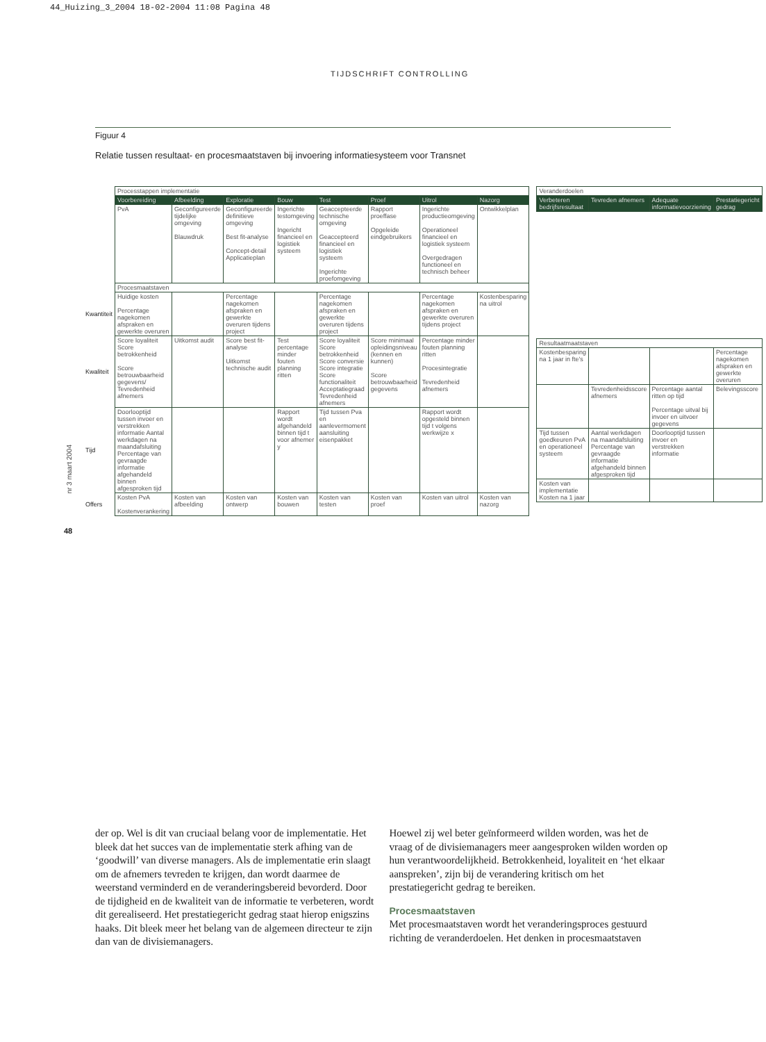44_Huizing_3_2004 18-02-2004 11:08 Pagina 48
TIJDSCHRIFT CONTROLLING
Figuur 4
Relatie tussen resultaat- en procesmaatstaven bij invoering informatiesysteem voor Transnet
nr 3 maart 2004
48
| | Processtappen implementatie | | | | | | | |
| | Voorbereiding | Afbeelding | Exploratie | Bouw | Test | Proef | Uitrol | Nazorg |
| | PvA | Geconfigureerde tijdelijke omgeving Blauwdruk | Geconfigureerde definitieve omgeving Best fit-analyse Concept-detail Applicatieplan | Ingerichte testomgeving Ingericht financieel en logistiek systeem | Geaccepteerde technische omgeving Geaccepteerd financieel en logistiek systeem Ingerichte proefomgeving | Rapport proeffase Opgeleide eindgebruikers | Ingerichte productieomgeving Operationeel financieel en logistiek systeem Overgedragen functioneel en technisch beheer | Ontwikkelplan |
| | Procesmaatstaven | | | | | | | |
| Kwantiteit | Huidige kosten Percentage nagekomen afspraken en gewerkte overuren | | Percentage nagekomen afspraken en gewerkte overuren tijdens project | | Percentage nagekomen afspraken en gewerkte overuren tijdens project | | Percentage nagekomen afspraken en gewerkte overuren tijdens project | Kostenbesparing na uitrol |
| Kwaliteit | Score loyaliteit Score betrokkenheid Score betrouwbaarheid gegevens/ Tevredenheid afnemers | Uitkomst audit | Score best fit-analyse Uitkomst technische audit | Test percentage minder fouten planning ritten | Score loyaliteit Score betrokkenheid Score conversie Score integratie Score functionaliteit Acceptatiegraad Tevredenheid afnemers | Score minimaal opleidingsniveau (kennen en kunnen) Score betrouwbaarheid gegevens | Percentage minder fouten planning ritten Procesintegratie Tevredenheid afnemers | |
| Tijd | Doorlooptijd tussen invoer en verstrekken informatie Aantal werkdagen na maandafsluiting Percentage van gevraagde informatie afgehandeld binnen afgesproken tijd | | | Rapport wordt afgehandeld binnen tijd t voor afnemer y | Tijd tussen Pva en aanlevermoment aansluiting eisenpakket | | Rapport wordt opgesteld binnen tijd t volgens werkwijze x | |
| Offers | Kosten PvA Kostenverankering | Kosten van afbeelding | Kosten van ontwerp | Kosten van bouwen | Kosten van testen | Kosten van proef | Kosten van uitrol | Kosten van nazorg |
| Veranderdoelen | | | |
| Verbeteren bedrijfsresultaat | Tevreden afnemers | Adequate informatievoorziening | Prestatiegericht gedrag |
| Resultaatmaatstaven | | | |
| Kostenbesparing na 1 jaar in fte's | | | Percentage nagekomen afspraken en gewerkte overuren |
| | Tevredenheidsscore afnemers | Percentage aantal ritten op tijd Percentage uitval bij invoer en uitvoer gegevens | Belevingsscore |
| Tijd tussen goedkeuren PvA en operationeel systeem | Aantal werkdagen na maandafsluiting Percentage van gevraagde informatie afgehandeld binnen afgesproken tijd | Doorlooptijd tussen invoer en verstrekken informatie | |
| Kosten van implementatie Kosten na 1 jaar | | | |
der op. Wel is dit van cruciaal belang voor de implementatie. Het bleek dat het succes van de implementatie sterk afhing van de ‘goodwill’ van diverse managers. Als de implementatie erin slaagt om de afnemers tevreden te krijgen, dan wordt daarmee de weerstand verminderd en de veranderingsbereid bevorderd. Door de tijdigheid en de kwaliteit van de informatie te verbeteren, wordt dit gerealiseerd. Het prestatiegericht gedrag staat hierop enigszins haaks. Dit bleek meer het belang van de algemeen directeur te zijn dan van de divisiemanagers.
Hoewel zij wel beter geïnformeerd wilden worden, was het de vraag of de divisiemanagers meer aangesproken wilden worden op hun verantwoordelijkheid. Betrokkenheid, loyaliteit en ‘het elkaar aanspreken’, zijn bij de verandering kritisch om het prestatiegericht gedrag te bereiken.
Procesmaatstaven
Met procesmaatstaven wordt het veranderingsproces gestuurd richting de veranderdoelen. Het denken in procesmaatstaven